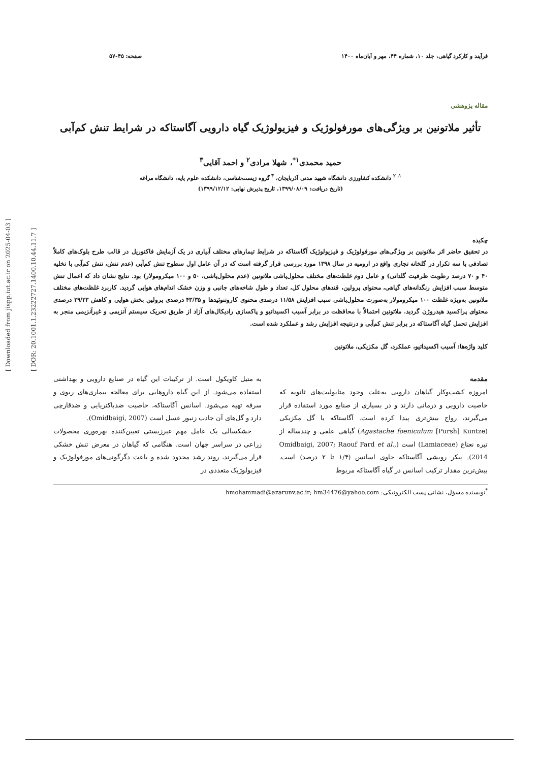[ Downloaded from jispp.iut.ac.ir on 2025-04-03 ]
[ DOR: 20.1001.1.23222727.1400.10.44.11.7 ]
فرآیند و کارکرد گیاهی، جلد ۱۰، شماره ۴۴، مهر و آبان‌ماه ۱۴۰۰ صفحه: ۴۵-۵۷
مقاله پژوهشی
تأثیر ملاتونین بر ویژگی‌های مورفولوژیک و فیزیولوژیک گیاه دارویی آگاستاکه در شرایط تنش کم‌آبی
حمید محمدی<sup>۱*</sup>، شهلا مرادی<sup>۲</sup> و احمد آقایی<sup>۳</sup>
<sup>۱، ۲</sup> دانشکده کشاورزی دانشگاه شهید مدنی آذربایجان، <sup>۳</sup> گروه زیست‌شناسی، دانشکده علوم پایه، دانشگاه مراغه
(تاریخ دریافت: ۱۳۹۹/۰۸/۰۹، تاریخ پذیرش نهایی: ۱۳۹۹/۱۲/۱۲)
چکیده
در تحقیق حاضر اثر ملاتونین بر ویژگی‌های مورفولوژیک و فیزیولوژیک آگاستاکه در شرایط تیمارهای مختلف آبیاری در یک آزمایش فاکتوریل در قالب طرح بلوک‌های کاملاً تصادفی با سه تکرار در گلخانه تجاری واقع در ارومیه در سال ۱۳۹۸ مورد بررسی قرار گرفته است که در آن عامل اول سطوح تنش کم‌آبی (عدم تنش، تنش کم‌آبی با تخلیه ۴۰ و ۷۰ درصد رطوبت ظرفیت گلدانی) و عامل دوم غلظت‌های مختلف محلول‌پاشی ملاتونین (عدم محلول‌پاشی، ۵۰ و ۱۰۰ میکرومولار) بود. نتایج نشان داد که اعمال تنش متوسط سبب افزایش رنگدانه‌های گیاهی، محتوای پرولین، قندهای محلول کل، تعداد و طول شاخه‌های جانبی و وزن خشک اندام‌های هوایی گردید. کاربرد غلظت‌های مختلف ملاتونین به‌ویژه غلظت ۱۰۰ میکرومولار به‌صورت محلول‌پاشی سبب افزایش ۱۱/۵۸ درصدی محتوی کاروتنوئیدها و ۴۳/۳۵ درصدی پرولین بخش هوایی و کاهش ۲۹/۲۳ درصدی محتوای پراکسید هیدروژن گردید. ملاتونین احتمالاً با محافظت در برابر آسیب اکسیداتیو و پاکسازی رادیکال‌های آزاد از طریق تحریک سیستم آنزیمی و غیرآنزیمی منجر به افزایش تحمل گیاه آگاستاکه در برابر تنش کم‌آبی و درنتیجه افزایش رشد و عملکرد شده است.
کلید واژه‌ها: آسیب اکسیداتیو، عملکرد، گل مکزیکی، ملاتونین
مقدمه
امروزه کشت‌وکار گیاهان دارویی به‌علت وجود متابولیت‌های ثانویه که خاصیت دارویی و درمانی دارند و در بسیاری از صنایع مورد استفاده قرار می‌گیرند، رواج بیش‌تری پیدا کرده است. آگاستاکه یا گل مکزیکی (Agastache foeniculum [Pursh] Kuntze) گیاهی علفی و چندساله از تیره نعناع (Lamiaceae) است (Omidbaigi, 2007; Raouf Fard et al., 2014). پیکر رویشی آگاستاکه حاوی اسانس (۱/۴ تا ۲ درصد) است. بیش‌ترین مقدار ترکیب اسانس در گیاه آگاستاکه مربوط
به متیل کاویکول است. از ترکیبات این گیاه در صنایع دارویی و بهداشتی استفاده می‌شود. از این گیاه داروهایی برای معالجه بیماری‌های ریوی و سرفه تهیه می‌شود. اسانس آگاستاکه، خاصیت ضدباکتریایی و ضدقارچی دارد و گل‌های آن جاذب زنبور عسل است (Omidbaigi, 2007).
خشکسالی یک عامل مهم غیرزیستی تعیین‌کننده بهره‌وری محصولات زراعی در سراسر جهان است. هنگامی که گیاهان در معرض تنش خشکی قرار می‌گیرند، روند رشد محدود شده و باعث دگرگونی‌های مورفولوژیک و فیزیولوژیک متعددی در
<sup>*</sup> نویسنده مسؤل، نشانی پست الکترونیکی: hmohammadi@azarunv.ac.ir; hm34476@yahoo.com